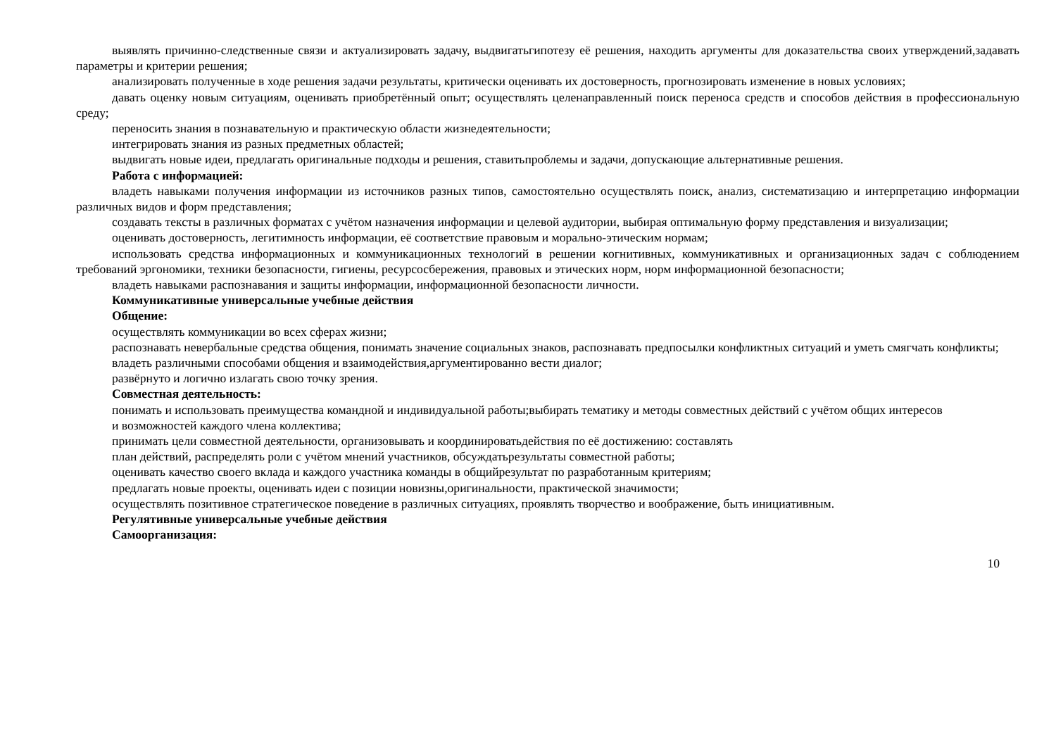выявлять причинно-следственные связи и актуализировать задачу, выдвигатьгипотезу её решения, находить аргументы для доказательства своих утверждений,задавать параметры и критерии решения;
анализировать полученные в ходе решения задачи результаты, критически оценивать их достоверность, прогнозировать изменение в новых условиях;
давать оценку новым ситуациям, оценивать приобретённый опыт; осуществлять целенаправленный поиск переноса средств и способов действия в профессиональную среду;
переносить знания в познавательную и практическую области жизнедеятельности;
интегрировать знания из разных предметных областей;
выдвигать новые идеи, предлагать оригинальные подходы и решения, ставитьпроблемы и задачи, допускающие альтернативные решения.
Работа с информацией:
владеть навыками получения информации из источников разных типов, самостоятельно осуществлять поиск, анализ, систематизацию и интерпретацию информации различных видов и форм представления;
создавать тексты в различных форматах с учётом назначения информации и целевой аудитории, выбирая оптимальную форму представления и визуализации;
оценивать достоверность, легитимность информации, её соответствие правовым и морально-этическим нормам;
использовать средства информационных и коммуникационных технологий в решении когнитивных, коммуникативных и организационных задач с соблюдением требований эргономики, техники безопасности, гигиены, ресурсосбережения, правовых и этических норм, норм информационной безопасности;
владеть навыками распознавания и защиты информации, информационной безопасности личности.
Коммуникативные универсальные учебные действия
Общение:
осуществлять коммуникации во всех сферах жизни;
распознавать невербальные средства общения, понимать значение социальных знаков, распознавать предпосылки конфликтных ситуаций и уметь смягчать конфликты;
владеть различными способами общения и взаимодействия,аргументированно вести диалог;
развёрнуто и логично излагать свою точку зрения.
Совместная деятельность:
понимать и использовать преимущества командной и индивидуальной работы;выбирать тематику и методы совместных действий с учётом общих интересов
и возможностей каждого члена коллектива;
принимать цели совместной деятельности, организовывать и координироватьдействия по её достижению: составлять
план действий, распределять роли с учётом мнений участников, обсуждатьрезультаты совместной работы;
оценивать качество своего вклада и каждого участника команды в общийрезультат по разработанным критериям;
предлагать новые проекты, оценивать идеи с позиции новизны,оригинальности, практической значимости;
осуществлять позитивное стратегическое поведение в различных ситуациях, проявлять творчество и воображение, быть инициативным.
Регулятивные универсальные учебные действия
Самоорганизация:
10